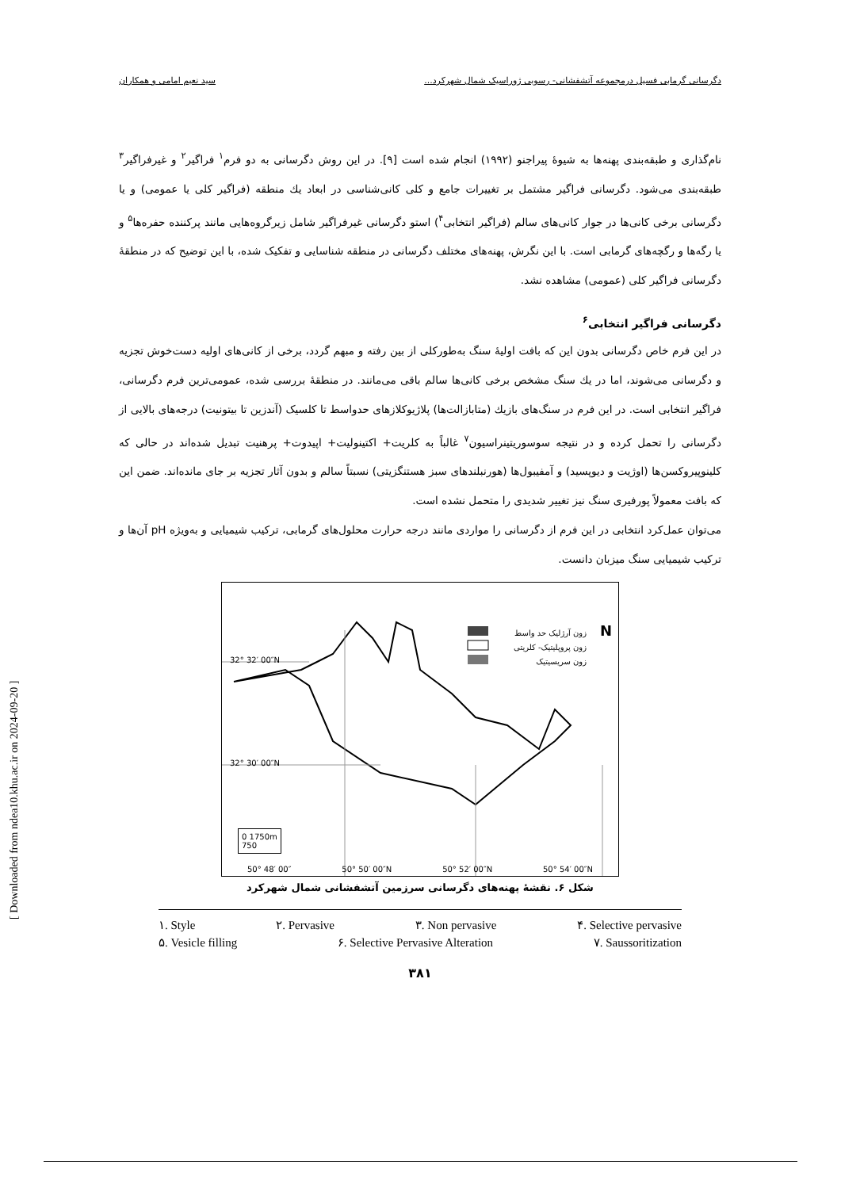دگرسانی گرمابی فسیل درمجموعه آتشفشانی- رسوبی ژوراسیک شمال شهرکرد... سید نعیم امامی و همکاران
نام‌گذاری و طبقه‌بندی پهنه‌ها به شیوهٔ پیراجنو (۱۹۹۲) انجام شده است [۹]. در این روش دگرسانی به دو فرم<sup>۱</sup> فراگیر<sup>۲</sup> و غیرفراگیر<sup>۳</sup> طبقه‌بندی می‌شود. دگرسانی فراگیر مشتمل بر تغییرات جامع و کلی کانی‌شناسی در ابعاد یك منطقه (فراگیر کلی یا عمومی) و یا دگرسانی برخی کانی‌ها در جوار کانی‌های سالم (فراگیر انتخابی<sup>۴</sup>) استو دگرسانی غیرفراگیر شامل زیرگروه‌هایی مانند پرکننده حفره‌ها<sup>۵</sup> و یا رگه‌ها و رگچه‌های گرمابی است. با این نگرش، پهنه‌های مختلف دگرسانی در منطقه شناسایی و تفکیک شده، با این توضیح که در منطقهٔ دگرسانی فراگیر کلی (عمومی) مشاهده نشد.
دگرسانی فراگیر انتخابی<sup>۶</sup>
در این فرم خاص دگرسانی بدون این که بافت اولیهٔ سنگ به‌طورکلی از بین رفته و مبهم گردد، برخی از کانی‌های اولیه دست‌خوش تجزیه و دگرسانی می‌شوند، اما در یك سنگ مشخص برخی کانی‌ها سالم باقی می‌مانند. در منطقهٔ بررسی شده، عمومی‌ترین فرم دگرسانی، فراگیر انتخابی است. در این فرم در سنگ‌های بازیك (متابازالت‌ها) پلاژیوکلازهای حدواسط تا کلسیک (آندزین تا بیتونیت) درجه‌های بالایی از دگرسانی را تحمل کرده و در نتیجه سوسوریتینراسیون<sup>۷</sup> غالباً به کلریت+ اکتینولیت+ اپیدوت+ پرهنیت تبدیل شده‌اند در حالی که کلینوپیروکسن‌ها (اوژیت و دیوپسید) و آمفیبول‌ها (هورنبلندهای سبز هستنگزیتی) نسبتاً سالم و بدون آثار تجزیه بر جای مانده‌اند. ضمن این که بافت معمولاً پورفیری سنگ نیز تغییر شدیدی را متحمل نشده است.
می‌توان عمل‌کرد انتخابی در این فرم از دگرسانی را مواردی مانند درجه حرارت محلول‌های گرمابی، ترکیب شیمیایی و به‌ویژه pH آن‌ها و ترکیب شیمیایی سنگ میزبان دانست.
زون آرژلیک حد واسط
زون پروپلیتیک- کلریتی
زون سریسیتیک
N
32° 32′ 00″N
32° 30′ 00″N
0 1750m
750
50° 48′ 00″ 50° 50′ 00″N 50° 52′ 00″N 50° 54′ 00″N
شکل ۶. نقشهٔ پهنه‌های دگرسانی سرزمین آتشفشانی شمال شهرکرد
۱. Style ۲. Pervasive ۳. Non pervasive ۴. Selective pervasive
۵. Vesicle filling ۶. Selective Pervasive Alteration ۷. Saussoritization
۳۸۱
[ Downloaded from ndea10.khu.ac.ir on 2024-09-20 ]